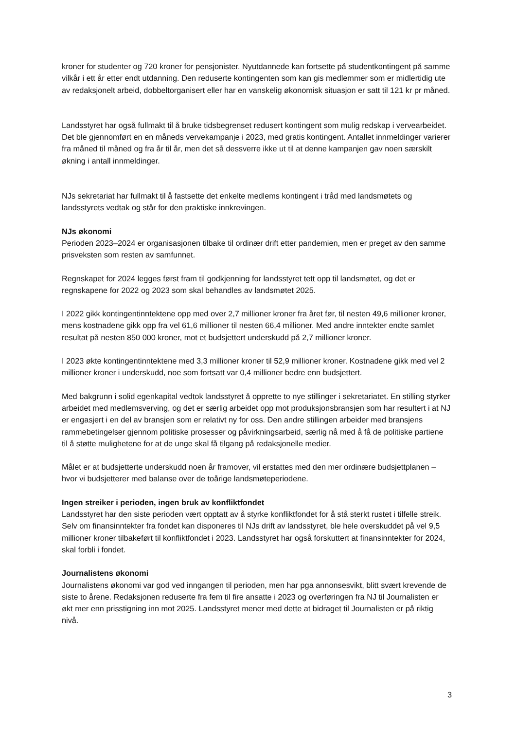kroner for studenter og 720 kroner for pensjonister. Nyutdannede kan fortsette på studentkontingent på samme vilkår i ett år etter endt utdanning. Den reduserte kontingenten som kan gis medlemmer som er midlertidig ute av redaksjonelt arbeid, dobbeltorganisert eller har en vanskelig økonomisk situasjon er satt til 121 kr pr måned.
Landsstyret har også fullmakt til å bruke tidsbegrenset redusert kontingent som mulig redskap i vervearbeidet. Det ble gjennomført en en måneds vervekampanje i 2023, med gratis kontingent. Antallet innmeldinger varierer fra måned til måned og fra år til år, men det så dessverre ikke ut til at denne kampanjen gav noen særskilt økning i antall innmeldinger.
NJs sekretariat har fullmakt til å fastsette det enkelte medlems kontingent i tråd med landsmøtets og landsstyrets vedtak og står for den praktiske innkrevingen.
NJs økonomi
Perioden 2023–2024 er organisasjonen tilbake til ordinær drift etter pandemien, men er preget av den samme prisveksten som resten av samfunnet.
Regnskapet for 2024 legges først fram til godkjenning for landsstyret tett opp til landsmøtet, og det er regnskapene for 2022 og 2023 som skal behandles av landsmøtet 2025.
I 2022 gikk kontingentinntektene opp med over 2,7 millioner kroner fra året før, til nesten 49,6 millioner kroner, mens kostnadene gikk opp fra vel 61,6 millioner til nesten 66,4 millioner. Med andre inntekter endte samlet resultat på nesten 850 000 kroner, mot et budsjettert underskudd på 2,7 millioner kroner.
I 2023 økte kontingentinntektene med 3,3 millioner kroner til 52,9 millioner kroner. Kostnadene gikk med vel 2 millioner kroner i underskudd, noe som fortsatt var 0,4 millioner bedre enn budsjettert.
Med bakgrunn i solid egenkapital vedtok landsstyret å opprette to nye stillinger i sekretariatet. En stilling styrker arbeidet med medlemsverving, og det er særlig arbeidet opp mot produksjonsbransjen som har resultert i at NJ er engasjert i en del av bransjen som er relativt ny for oss. Den andre stillingen arbeider med bransjens rammebetingelser gjennom politiske prosesser og påvirkningsarbeid, særlig nå med å få de politiske partiene til å støtte mulighetene for at de unge skal få tilgang på redaksjonelle medier.
Målet er at budsjetterte underskudd noen år framover, vil erstattes med den mer ordinære budsjettplanen – hvor vi budsjetterer med balanse over de toårige landsmøteperiodene.
Ingen streiker i perioden, ingen bruk av konfliktfondet
Landsstyret har den siste perioden vært opptatt av å styrke konfliktfondet for å stå sterkt rustet i tilfelle streik. Selv om finansinntekter fra fondet kan disponeres til NJs drift av landsstyret, ble hele overskuddet på vel 9,5 millioner kroner tilbakeført til konfliktfondet i 2023. Landsstyret har også forskuttert at finansinntekter for 2024, skal forbli i fondet.
Journalistens økonomi
Journalistens økonomi var god ved inngangen til perioden, men har pga annonsesvikt, blitt svært krevende de siste to årene. Redaksjonen reduserte fra fem til fire ansatte i 2023 og overføringen fra NJ til Journalisten er økt mer enn prisstigning inn mot 2025. Landsstyret mener med dette at bidraget til Journalisten er på riktig nivå.
3